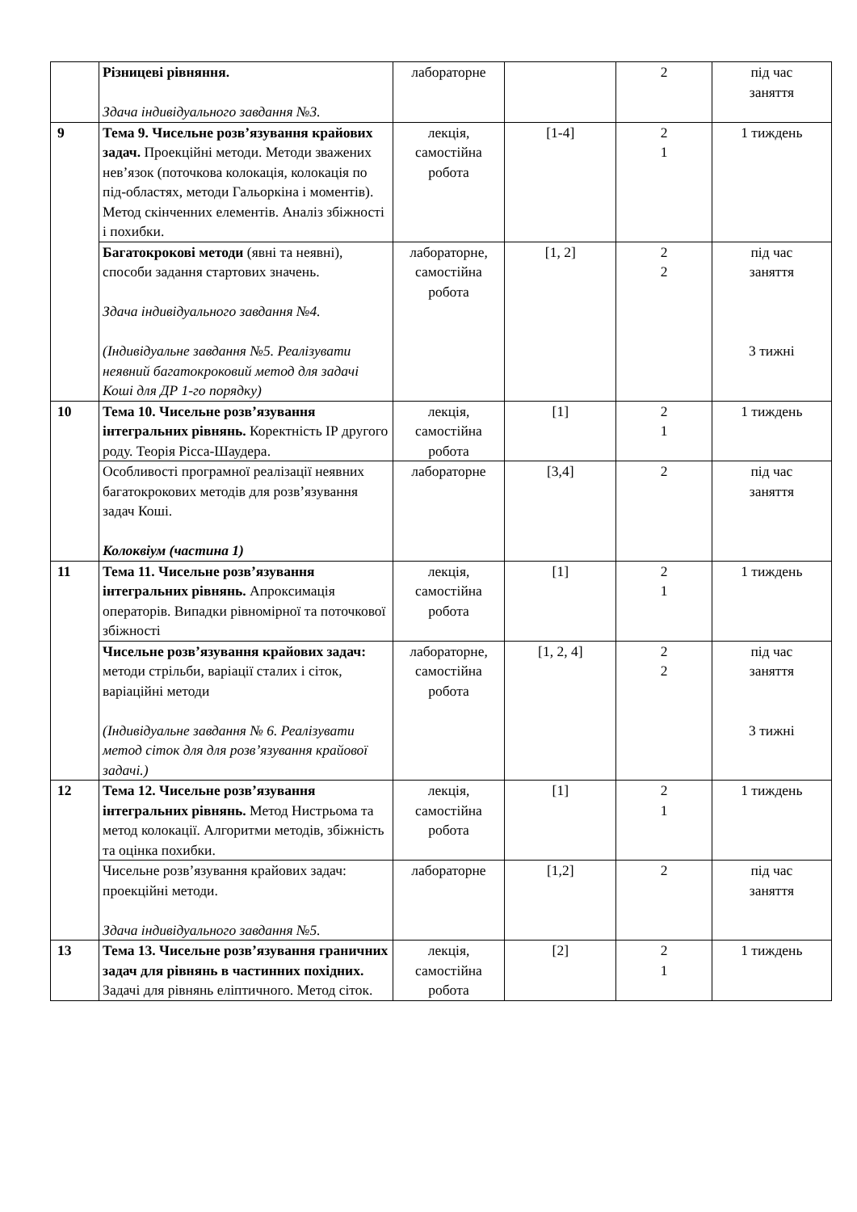| | Різницеві рівняння. Здача індивідуального завдання №3. | лабораторне | | 2 | під час заняття |
| 9 | Тема 9. Чисельне розв’язування крайових задач. Проекційні методи. Методи зважених нев’язок (поточкова колокація, колокація по під-областях, методи Гальоркіна і моментів). Метод скінченних елементів. Аналіз збіжності і похибки. | лекція, самостійна робота | [1-4] | 2 1 | 1 тиждень |
| | Багатокрокові методи (явні та неявні), способи задання стартових значень. Здача індивідуального завдання №4. (Індивідуальне завдання №5. Реалізувати неявний багатокроковий метод для задачі Коші для ДР 1-го порядку) | лабораторне, самостійна робота | [1, 2] | 2 2 | під час заняття 3 тижні |
| 10 | Тема 10. Чисельне розв’язування інтегральних рівнянь. Коректність ІР другого роду. Теорія Рісса-Шаудера. | лекція, самостійна робота | [1] | 2 1 | 1 тиждень |
| | Особливості програмної реалізації неявних багатокрокових методів для розв’язування задач Коші. Колоквіум (частина 1) | лабораторне | [3,4] | 2 | під час заняття |
| 11 | Тема 11. Чисельне розв’язування інтегральних рівнянь. Апроксимація операторів. Випадки рівномірної та поточкової збіжності | лекція, самостійна робота | [1] | 2 1 | 1 тиждень |
| | Чисельне розв’язування крайових задач: методи стрільби, варіації сталих і сіток, варіаційні методи (Індивідуальне завдання № 6. Реалізувати метод сіток для для розв’язування крайової задачі.) | лабораторне, самостійна робота | [1, 2, 4] | 2 2 | під час заняття 3 тижні |
| 12 | Тема 12. Чисельне розв’язування інтегральних рівнянь. Метод Нистрьома та метод колокації. Алгоритми методів, збіжність та оцінка похибки. | лекція, самостійна робота | [1] | 2 1 | 1 тиждень |
| | Чисельне розв’язування крайових задач: проекційні методи. Здача індивідуального завдання №5. | лабораторне | [1,2] | 2 | під час заняття |
| 13 | Тема 13. Чисельне розв’язування граничних задач для рівнянь в частинних похідних. Задачі для рівнянь еліптичного. Метод сіток. | лекція, самостійна робота | [2] | 2 1 | 1 тиждень |